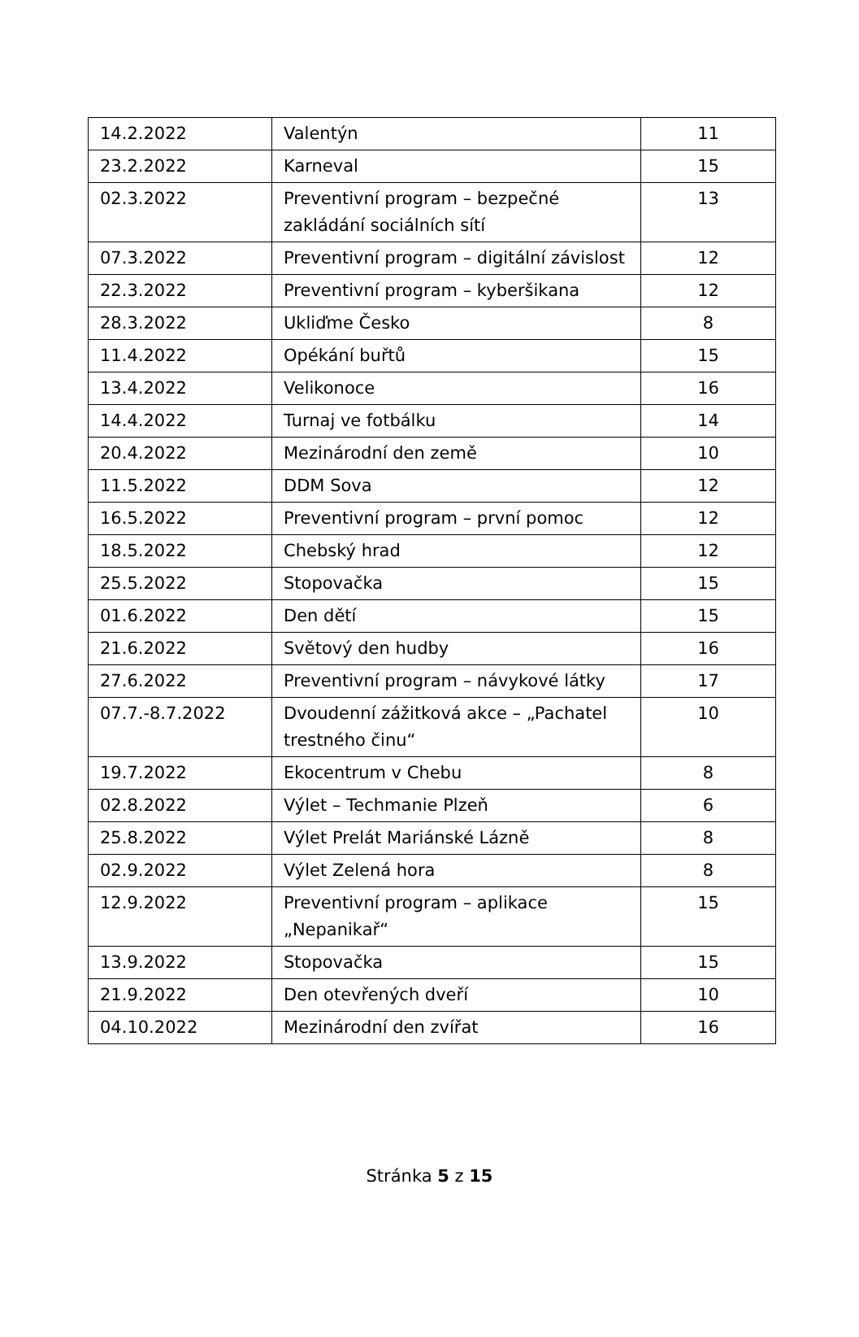| 14.2.2022 | Valentýn | 11 |
| 23.2.2022 | Karneval | 15 |
| 02.3.2022 | Preventivní program – bezpečné zakládání sociálních sítí | 13 |
| 07.3.2022 | Preventivní program – digitální závislost | 12 |
| 22.3.2022 | Preventivní program – kyberšikana | 12 |
| 28.3.2022 | Ukliďme Česko | 8 |
| 11.4.2022 | Opékání buřtů | 15 |
| 13.4.2022 | Velikonoce | 16 |
| 14.4.2022 | Turnaj ve fotbálku | 14 |
| 20.4.2022 | Mezinárodní den země | 10 |
| 11.5.2022 | DDM Sova | 12 |
| 16.5.2022 | Preventivní program – první pomoc | 12 |
| 18.5.2022 | Chebský hrad | 12 |
| 25.5.2022 | Stopovačka | 15 |
| 01.6.2022 | Den dětí | 15 |
| 21.6.2022 | Světový den hudby | 16 |
| 27.6.2022 | Preventivní program – návykové látky | 17 |
| 07.7.-8.7.2022 | Dvoudenní zážitková akce – „Pachatel trestného činu“ | 10 |
| 19.7.2022 | Ekocentrum v Chebu | 8 |
| 02.8.2022 | Výlet – Techmanie Plzeň | 6 |
| 25.8.2022 | Výlet Prelát Mariánské Lázně | 8 |
| 02.9.2022 | Výlet Zelená hora | 8 |
| 12.9.2022 | Preventivní program – aplikace „Nepanikař“ | 15 |
| 13.9.2022 | Stopovačka | 15 |
| 21.9.2022 | Den otevřených dveří | 10 |
| 04.10.2022 | Mezinárodní den zvířat | 16 |
Stránka 5 z 15